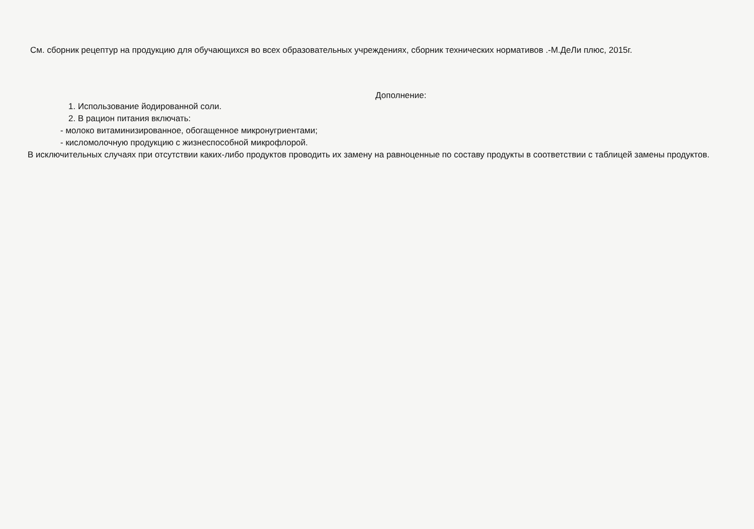См. сборник рецептур на продукцию для обучающихся во всех образовательных учреждениях, сборник технических нормативов .-М.ДеЛи плюс, 2015г.
Дополнение:
1. Использование йодированной соли.
2. В рацион питания включать:
- молоко витаминизированное, обогащенное микронугриентами;
- кисломолочную продукцию с жизнеспособной микрофлорой.
В исключительных случаях при отсутствии каких-либо продуктов проводить их замену на равноценные по составу продукты в соответствии с таблицей замены продуктов.